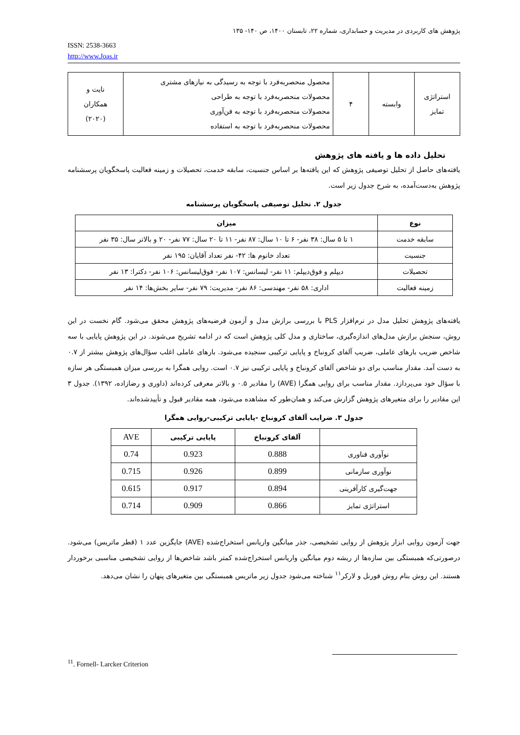پژوهش های کاربردی در مدیریت و حسابداری، شماره ۲۲، تابستان ۱۴۰۰، ص ۱۴۰- ۱۳۵
ISSN: 2538-3663
http://www.Joas.ir
| استراتژی تمایز | وابسته | ۴ | محصول منحصربه‌فرد با توجه به رسیدگی به نیازهای مشتری محصولات منحصربه‌فرد با توجه به طراحی محصولات منحصربه‌فرد با توجه به فن‌آوری محصولات منحصربه‌فرد با توجه به استفاده | نایت و همکاران (۲۰۲۰) |
تحلیل داده ها و یافته های پژوهش
یافته‌های حاصل از تحلیل توصیفی پژوهش که این یافته‌ها بر اساس جنسیت، سابقه خدمت، تحصیلات و زمینه فعالیت پاسخگویان پرسشنامه پژوهش به‌دست‌آمده، به شرح جدول زیر است.
جدول ۲. تحلیل توصیفی پاسخگویان پرسشنامه
| نوع | میزان |
| --- | --- |
| سابقه خدمت | ۱ تا ۵ سال: ۳۸ نفر- ۶ تا ۱۰ سال: ۸۷ نفر- ۱۱ تا ۲۰ سال: ۷۷ نفر- ۲۰ و بالاتر سال: ۳۵ نفر |
| جنسیت | تعداد خانوم ها: ۴۲- نفر تعداد آقایان: ۱۹۵ نفر |
| تحصیلات | دیپلم و فوق‌دیپلم: ۱۱ نفر- لیسانس: ۱۰۷ نفر- فوق‌لیسانس: ۱۰۶ نفر- دکترا: ۱۳ نفر |
| زمینه فعالیت | اداری: ۵۸ نفر- مهندسی: ۸۶ نفر- مدیریت: ۷۹ نفر- سایر بخش‌ها: ۱۴ نفر |
یافته‌های پژوهش تحلیل مدل در نرم‌افزار PLS با بررسی برازش مدل و آزمون فرضیه‌های پژوهش محقق می‌شود. گام نخست در این روش، سنجش برازش مدل‌های اندازه‌گیری، ساختاری و مدل کلی پژوهش است که در ادامه تشریح می‌شوند. در این پژوهش پایایی با سه شاخص ضریب بارهای عاملی، ضریب آلفای کرونباخ و پایایی ترکیبی سنجیده می‌شود. بارهای عاملی اغلب سؤال‌های پژوهش بیشتر از ۰.۷ به دست آمد. مقدار مناسب برای دو شاخص آلفای کرونباخ و پایایی ترکیبی نیز ۰.۷ است. روایی همگرا به بررسی میزان همبستگی هر سازه با سؤال خود می‌پردازد. مقدار مناسب برای روایی همگرا (AVE) را مقادیر ۰.۵ و بالاتر معرفی کرده‌اند (داوری و رضازاده، ۱۳۹۲). جدول ۳ این مقادیر را برای متغیرهای پژوهش گزارش می‌کند و همان‌طور که مشاهده می‌شود، همه مقادیر قبول و تأییدشده‌اند.
جدول ۳. ضرایب آلفای کرونباخ -پایایی ترکیبی-روایی همگرا
| | آلفای کرونباخ | پایایی ترکیبی | AVE |
| --- | --- | --- | --- |
| نوآوری فناوری | 0.888 | 0.923 | 0.74 |
| نوآوری سازمانی | 0.899 | 0.926 | 0.715 |
| جهت‌گیری کارآفرینی | 0.894 | 0.917 | 0.615 |
| استراتژی تمایز | 0.866 | 0.909 | 0.714 |
جهت آزمون روایی ابزار پژوهش از روایی تشخیصی، جذر میانگین واریانس استخراج‌شده (AVE) جایگزین عدد ۱ (قطر ماتریس) می‌شود. درصورتی‌که همبستگی بین سازه‌ها از ریشه دوم میانگین واریانس استخراج‌شده کمتر باشد شاخص‌ها از روایی تشخیصی مناسبی برخوردار هستند. این روش بنام روش فورنل و لارکر<sup>۱۱</sup> شناخته می‌شود جدول زیر ماتریس همبستگی بین متغیرهای پنهان را نشان می‌دهد.
<sup>11</sup>. Fornell- Larcker Criterion